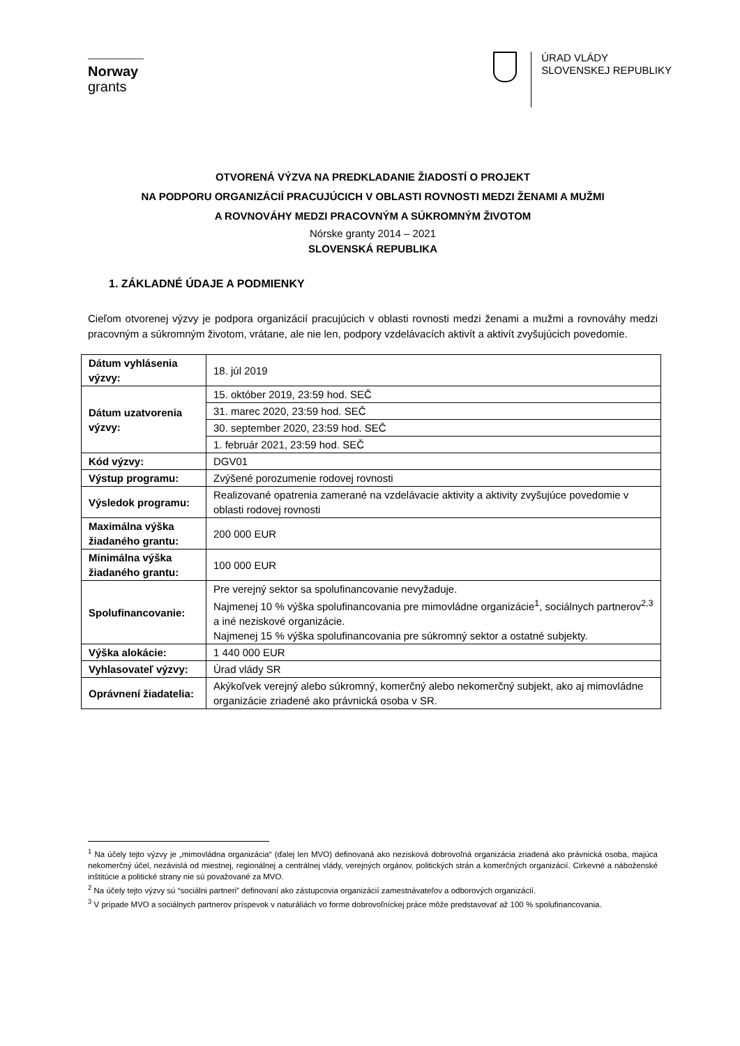Norway
grants
ÚRAD VLÁDY
SLOVENSKEJ REPUBLIKY
OTVORENÁ VÝZVA NA PREDKLADANIE ŽIADOSTÍ O PROJEKT
NA PODPORU ORGANIZÁCIÍ PRACUJÚCICH V OBLASTI ROVNOSTI MEDZI ŽENAMI A MUŽMI
A ROVNOVÁHY MEDZI PRACOVNÝM A SÚKROMNÝM ŽIVOTOM
Nórske granty 2014 – 2021
SLOVENSKÁ REPUBLIKA
1. ZÁKLADNÉ ÚDAJE A PODMIENKY
Cieľom otvorenej výzvy je podpora organizácií pracujúcich v oblasti rovnosti medzi ženami a mužmi a rovnováhy medzi pracovným a súkromným životom, vrátane, ale nie len, podpory vzdelávacích aktivít a aktivít zvyšujúcich povedomie.
| Dátum vyhlásenia výzvy: | 18. júl 2019 |
| Dátum uzatvorenia výzvy: | 15. október 2019, 23:59 hod. SEČ |
| | 31. marec 2020, 23:59 hod. SEČ |
| | 30. september 2020, 23:59 hod. SEČ |
| | 1. február 2021, 23:59 hod. SEČ |
| Kód výzvy: | DGV01 |
| Výstup programu: | Zvýšené porozumenie rodovej rovnosti |
| Výsledok programu: | Realizované opatrenia zamerané na vzdelávacie aktivity a aktivity zvyšujúce povedomie v oblasti rodovej rovnosti |
| Maximálna výška žiadaného grantu: | 200 000 EUR |
| Minimálna výška žiadaného grantu: | 100 000 EUR |
| Spolufinancovanie: | Pre verejný sektor sa spolufinancovanie nevyžaduje. Najmenej 10 % výška spolufinancovania pre mimovládne organizácie<sup>1</sup>, sociálnych partnerov<sup>2,3</sup> a iné neziskové organizácie. Najmenej 15 % výška spolufinancovania pre súkromný sektor a ostatné subjekty. |
| Výška alokácie: | 1 440 000 EUR |
| Vyhlasovateľ výzvy: | Úrad vlády SR |
| Oprávnení žiadatelia: | Akýkoľvek verejný alebo súkromný, komerčný alebo nekomerčný subjekt, ako aj mimovládne organizácie zriadené ako právnická osoba v SR. |
<sup>1</sup> Na účely tejto výzvy je „mimovládna organizácia“ (ďalej len MVO) definovaná ako nezisková dobrovoľná organizácia zriadená ako právnická osoba, majúca nekomerčný účel, nezávislá od miestnej, regionálnej a centrálnej vlády, verejných orgánov, politických strán a komerčných organizácií. Cirkevné a náboženské inštitúcie a politické strany nie sú považované za MVO.
<sup>2</sup> Na účely tejto výzvy sú “sociálni partneri” definovaní ako zástupcovia organizácií zamestnávateľov a odborových organizácií.
<sup>3</sup> V prípade MVO a sociálnych partnerov príspevok v naturáliách vo forme dobrovoľníckej práce môže predstavovať až 100 % spolufinancovania.